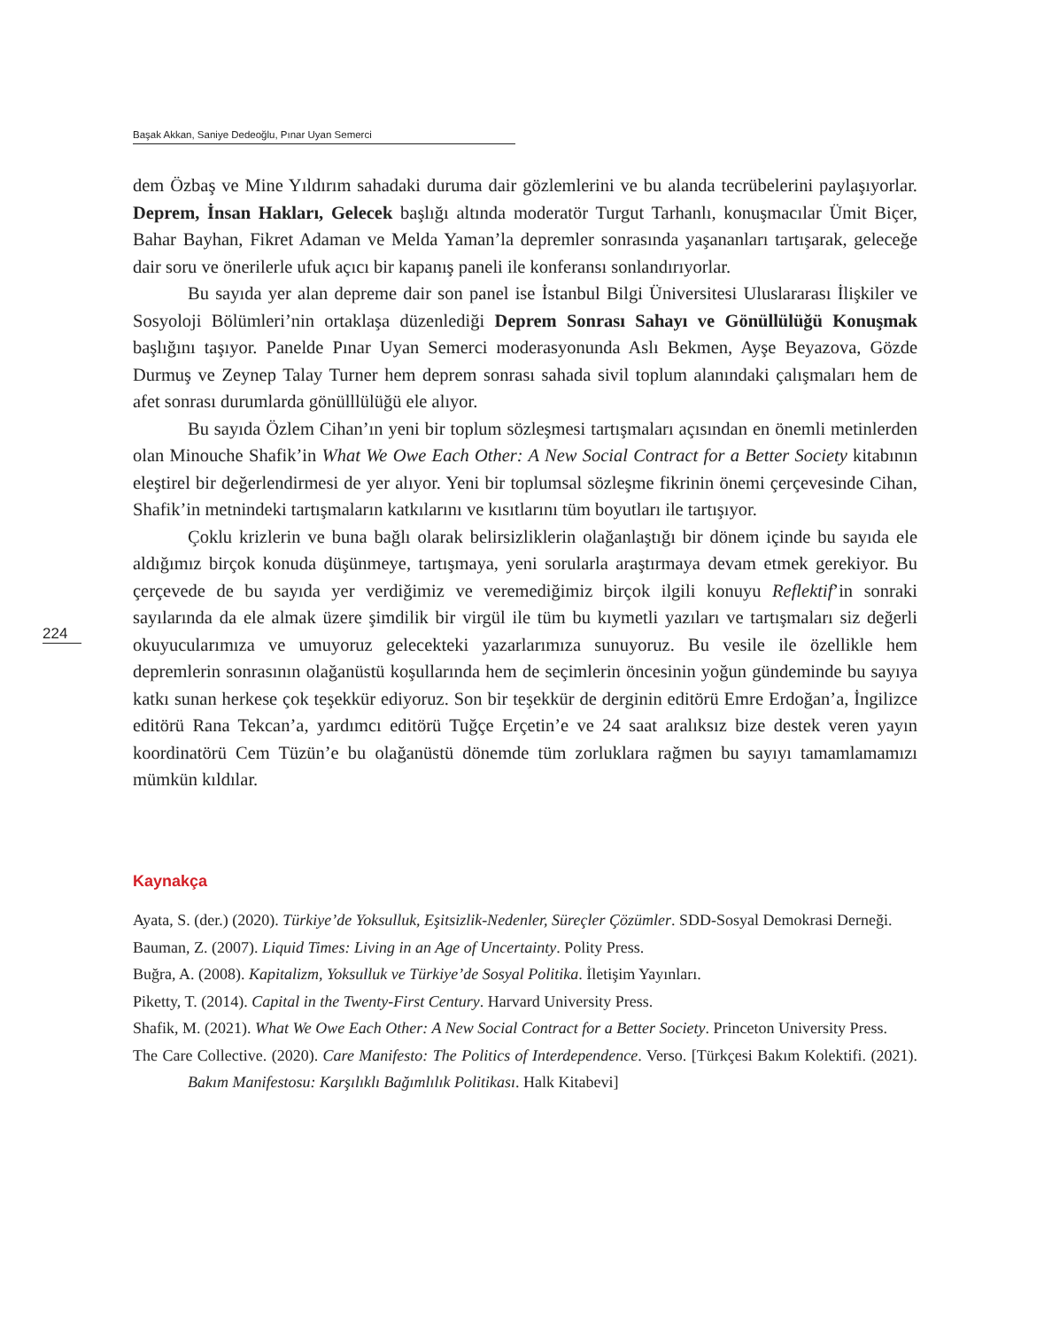Başak Akkan, Saniye Dedeoğlu, Pınar Uyan Semerci
224
dem Özbaş ve Mine Yıldırım sahadaki duruma dair gözlemlerini ve bu alanda tecrübelerini paylaşıyorlar. Deprem, İnsan Hakları, Gelecek başlığı altında moderatör Turgut Tarhanlı, konuşmacılar Ümit Biçer, Bahar Bayhan, Fikret Adaman ve Melda Yaman’la depremler sonrasında yaşananları tartışarak, geleceğe dair soru ve önerilerle ufuk açıcı bir kapanış paneli ile konferansı sonlandırıyorlar.
Bu sayıda yer alan depreme dair son panel ise İstanbul Bilgi Üniversitesi Uluslararası İlişkiler ve Sosyoloji Bölümleri’nin ortaklaşa düzenlediği Deprem Sonrası Sahayı ve Gönüllülüğü Konuşmak başlığını taşıyor. Panelde Pınar Uyan Semerci moderasyonunda Aslı Bekmen, Ayşe Beyazova, Gözde Durmuş ve Zeynep Talay Turner hem deprem sonrası sahada sivil toplum alanındaki çalışmaları hem de afet sonrası durumlarda gönülllülüğü ele alıyor.
Bu sayıda Özlem Cihan’ın yeni bir toplum sözleşmesi tartışmaları açısından en önemli metinlerden olan Minouche Shafik’in What We Owe Each Other: A New Social Contract for a Better Society kitabının eleştirel bir değerlendirmesi de yer alıyor. Yeni bir toplumsal sözleşme fikrinin önemi çerçevesinde Cihan, Shafik’in metnindeki tartışmaların katkılarını ve kısıtlarını tüm boyutları ile tartışıyor.
Çoklu krizlerin ve buna bağlı olarak belirsizliklerin olağanlaştığı bir dönem içinde bu sayıda ele aldığımız birçok konuda düşünmeye, tartışmaya, yeni sorularla araştırmaya devam etmek gerekiyor. Bu çerçevede de bu sayıda yer verdiğimiz ve veremediğimiz birçok ilgili konuyu Reflektif’in sonraki sayılarında da ele almak üzere şimdilik bir virgül ile tüm bu kıymetli yazıları ve tartışmaları siz değerli okuyucularımıza ve umuyoruz gelecekteki yazarlarımıza sunuyoruz. Bu vesile ile özellikle hem depremlerin sonrasının olağanüstü koşullarında hem de seçimlerin öncesinin yoğun gündeminde bu sayıya katkı sunan herkese çok teşekkür ediyoruz. Son bir teşekkür de derginin editörü Emre Erdoğan’a, İngilizce editörü Rana Tekcan’a, yardımcı editörü Tuğçe Erçetin’e ve 24 saat aralıksız bize destek veren yayın koordinatörü Cem Tüzün’e bu olağanüstü dönemde tüm zorluklara rağmen bu sayıyı tamamlamamızı mümkün kıldılar.
Kaynakça
Ayata, S. (der.) (2020). Türkiye’de Yoksulluk, Eşitsizlik-Nedenler, Süreçler Çözümler. SDD-Sosyal Demokrasi Derneği.
Bauman, Z. (2007). Liquid Times: Living in an Age of Uncertainty. Polity Press.
Buğra, A. (2008). Kapitalizm, Yoksulluk ve Türkiye’de Sosyal Politika. İletişim Yayınları.
Piketty, T. (2014). Capital in the Twenty-First Century. Harvard University Press.
Shafik, M. (2021). What We Owe Each Other: A New Social Contract for a Better Society. Princeton University Press.
The Care Collective. (2020). Care Manifesto: The Politics of Interdependence. Verso. [Türkçesi Bakım Kolektifi. (2021). Bakım Manifestosu: Karşılıklı Bağımlılık Politikası. Halk Kitabevi]